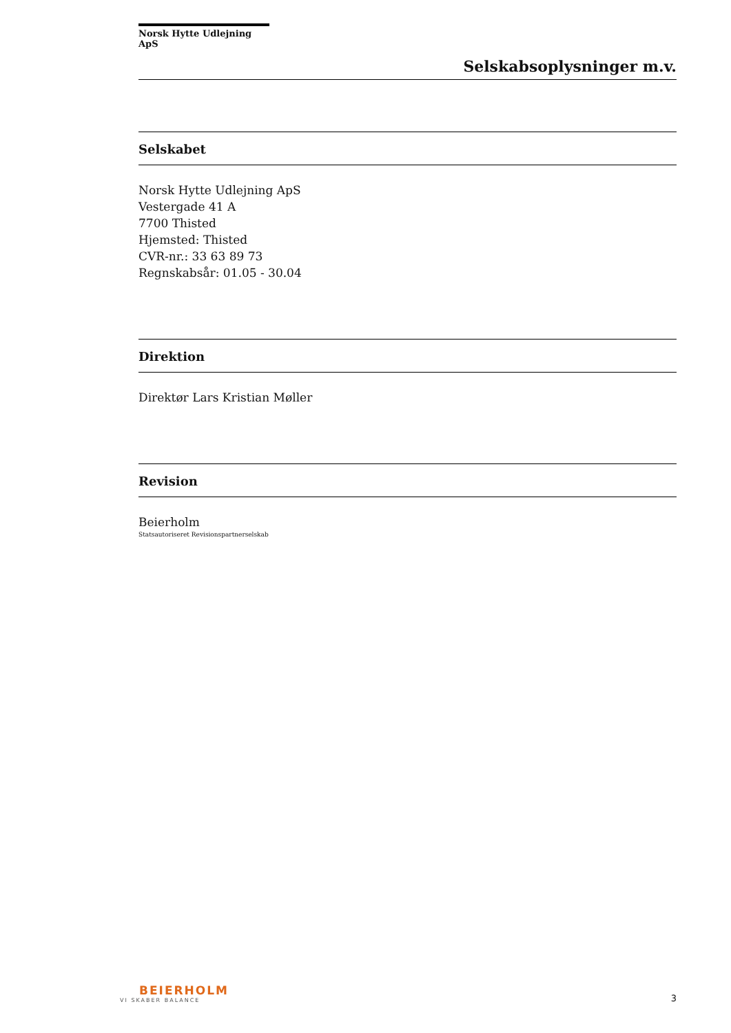Norsk Hytte Udlejning ApS
Selskabsoplysninger m.v.
Selskabet
Norsk Hytte Udlejning ApS
Vestergade 41 A
7700 Thisted
Hjemsted: Thisted
CVR-nr.: 33 63 89 73
Regnskabsår: 01.05 - 30.04
Direktion
Direktør Lars Kristian Møller
Revision
Beierholm
Statsautoriseret Revisionspartnerselskab
BEIERHOLM
VI SKABER BALANCE
3